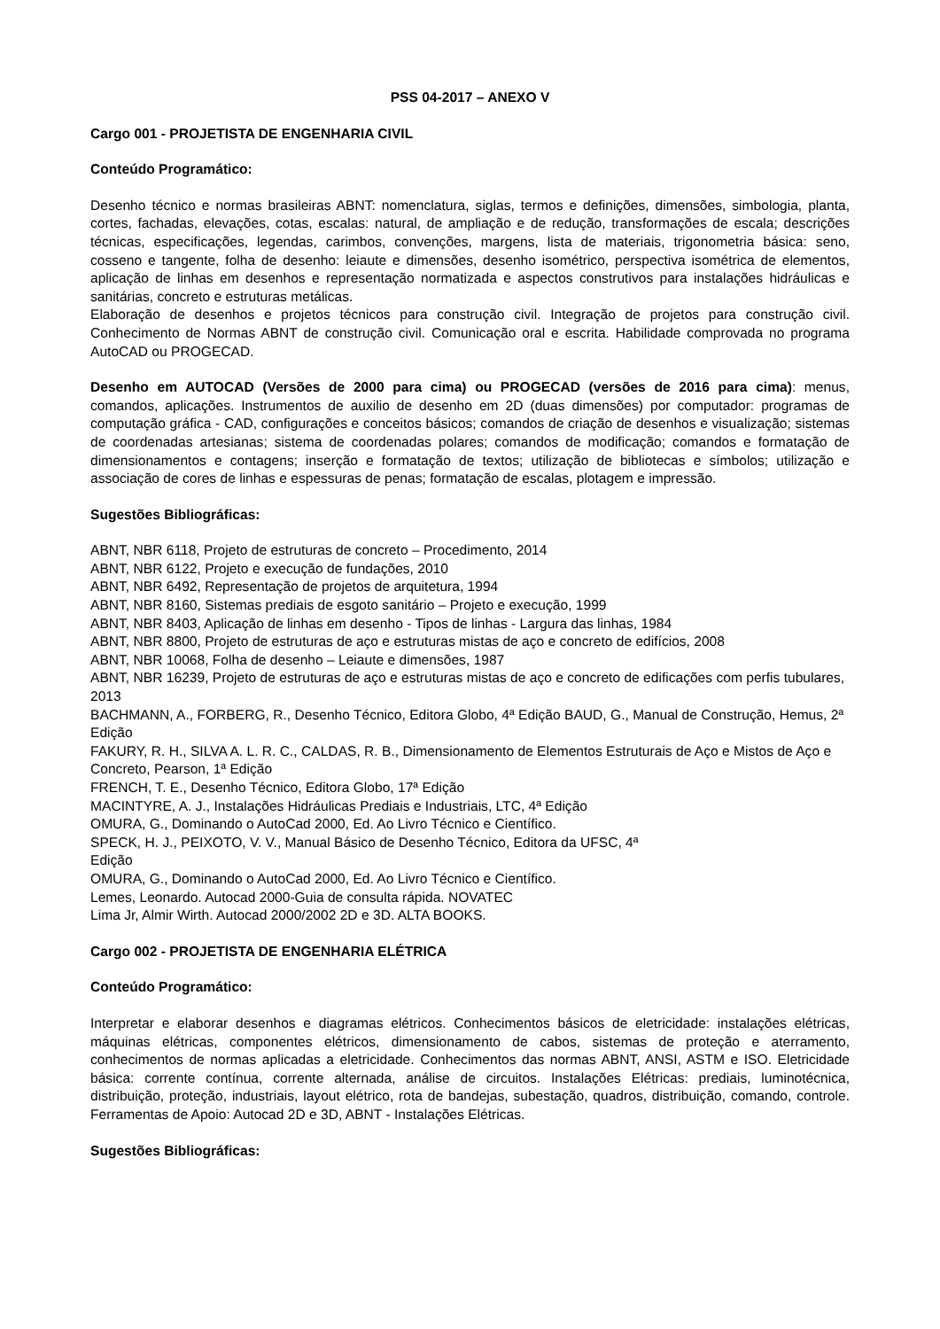PSS 04-2017 – ANEXO V
Cargo 001 - PROJETISTA DE ENGENHARIA CIVIL
Conteúdo Programático:
Desenho técnico e normas brasileiras ABNT: nomenclatura, siglas, termos e definições, dimensões, simbologia, planta, cortes, fachadas, elevações, cotas, escalas: natural, de ampliação e de redução, transformações de escala; descrições técnicas, especificações, legendas, carimbos, convenções, margens, lista de materiais, trigonometria básica: seno, cosseno e tangente, folha de desenho: leiaute e dimensões, desenho isométrico, perspectiva isométrica de elementos, aplicação de linhas em desenhos e representação normatizada e aspectos construtivos para instalações hidráulicas e sanitárias, concreto e estruturas metálicas.
Elaboração de desenhos e projetos técnicos para construção civil. Integração de projetos para construção civil. Conhecimento de Normas ABNT de construção civil. Comunicação oral e escrita. Habilidade comprovada no programa AutoCAD ou PROGECAD.
Desenho em AUTOCAD (Versões de 2000 para cima) ou PROGECAD (versões de 2016 para cima): menus, comandos, aplicações. Instrumentos de auxilio de desenho em 2D (duas dimensões) por computador: programas de computação gráfica - CAD, configurações e conceitos básicos; comandos de criação de desenhos e visualização; sistemas de coordenadas artesianas; sistema de coordenadas polares; comandos de modificação; comandos e formatação de dimensionamentos e contagens; inserção e formatação de textos; utilização de bibliotecas e símbolos; utilização e associação de cores de linhas e espessuras de penas; formatação de escalas, plotagem e impressão.
Sugestões Bibliográficas:
ABNT, NBR 6118, Projeto de estruturas de concreto – Procedimento, 2014
ABNT, NBR 6122, Projeto e execução de fundações, 2010
ABNT, NBR 6492, Representação de projetos de arquitetura, 1994
ABNT, NBR 8160, Sistemas prediais de esgoto sanitário – Projeto e execução, 1999
ABNT, NBR 8403, Aplicação de linhas em desenho - Tipos de linhas - Largura das linhas, 1984
ABNT, NBR 8800, Projeto de estruturas de aço e estruturas mistas de aço e concreto de edifícios, 2008
ABNT, NBR 10068, Folha de desenho – Leiaute e dimensões, 1987
ABNT, NBR 16239, Projeto de estruturas de aço e estruturas mistas de aço e concreto de edificações com perfis tubulares, 2013
BACHMANN, A., FORBERG, R., Desenho Técnico, Editora Globo, 4ª Edição BAUD, G., Manual de Construção, Hemus, 2ª Edição
FAKURY, R. H., SILVA A. L. R. C., CALDAS, R. B., Dimensionamento de Elementos Estruturais de Aço e Mistos de Aço e Concreto, Pearson, 1ª Edição
FRENCH, T. E., Desenho Técnico, Editora Globo, 17ª Edição
MACINTYRE, A. J., Instalações Hidráulicas Prediais e Industriais, LTC, 4ª Edição
OMURA, G., Dominando o AutoCad 2000, Ed. Ao Livro Técnico e Científico.
SPECK, H. J., PEIXOTO, V. V., Manual Básico de Desenho Técnico, Editora da UFSC, 4ª
Edição
OMURA, G., Dominando o AutoCad 2000, Ed. Ao Livro Técnico e Científico.
Lemes, Leonardo. Autocad 2000-Guia de consulta rápida. NOVATEC
Lima Jr, Almir Wirth. Autocad 2000/2002 2D e 3D. ALTA BOOKS.
Cargo 002 - PROJETISTA DE ENGENHARIA ELÉTRICA
Conteúdo Programático:
Interpretar e elaborar desenhos e diagramas elétricos. Conhecimentos básicos de eletricidade: instalações elétricas, máquinas elétricas, componentes elétricos, dimensionamento de cabos, sistemas de proteção e aterramento, conhecimentos de normas aplicadas a eletricidade. Conhecimentos das normas ABNT, ANSI, ASTM e ISO. Eletricidade básica: corrente contínua, corrente alternada, análise de circuitos. Instalações Elétricas: prediais, luminotécnica, distribuição, proteção, industriais, layout elétrico, rota de bandejas, subestação, quadros, distribuição, comando, controle. Ferramentas de Apoio: Autocad 2D e 3D, ABNT - Instalações Elétricas.
Sugestões Bibliográficas: